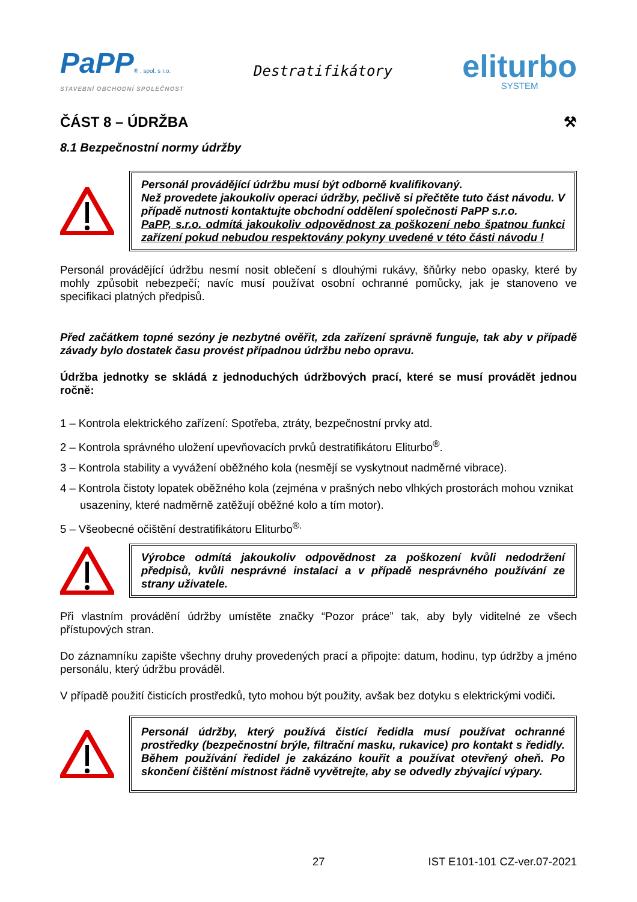PaPP® , spol. s r.o.
STAVEBNÍ OBCHODNÍ SPOLEČNOST
Destratifikátory
eliturbo
SYSTEM
ČÁST 8 – ÚDRŽBA ⚒
8.1 Bezpečnostní normy údržby
Personál provádějící údržbu musí být odborně kvalifikovaný.
Než provedete jakoukoliv operaci údržby, pečlivě si přečtěte tuto část návodu. V případě nutnosti kontaktujte obchodní oddělení společnosti PaPP s.r.o.
PaPP, s.r.o. odmítá jakoukoliv odpovědnost za poškození nebo špatnou funkci zařízení pokud nebudou respektovány pokyny uvedené v této části návodu !
Personál provádějící údržbu nesmí nosit oblečení s dlouhými rukávy, šňůrky nebo opasky, které by mohly způsobit nebezpečí; navíc musí používat osobní ochranné pomůcky, jak je stanoveno ve specifikaci platných předpisů.
Před začátkem topné sezóny je nezbytné ověřit, zda zařízení správně funguje, tak aby v případě závady bylo dostatek času provést případnou údržbu nebo opravu.
Údržba jednotky se skládá z jednoduchých údržbových prací, které se musí provádět jednou ročně:
1 – Kontrola elektrického zařízení: Spotřeba, ztráty, bezpečnostní prvky atd.
2 – Kontrola správného uložení upevňovacích prvků destratifikátoru Eliturbo<sup>®</sup>.
3 – Kontrola stability a vyvážení oběžného kola (nesmějí se vyskytnout nadměrné vibrace).
4 – Kontrola čistoty lopatek oběžného kola (zejména v prašných nebo vlhkých prostorách mohou vznikat usazeniny, které nadměrně zatěžují oběžné kolo a tím motor).
5 – Všeobecné očištění destratifikátoru Eliturbo<sup>®.</sup>
Výrobce odmítá jakoukoliv odpovědnost za poškození kvůli nedodržení předpisů, kvůli nesprávné instalaci a v případě nesprávného používání ze strany uživatele.
Při vlastním provádění údržby umístěte značky “Pozor práce” tak, aby byly viditelné ze všech přístupových stran.
Do záznamníku zapište všechny druhy provedených prací a připojte: datum, hodinu, typ údržby a jméno personálu, který údržbu prováděl.
V případě použití čisticích prostředků, tyto mohou být použity, avšak bez dotyku s elektrickými vodiči.
Personál údržby, který používá čistící ředidla musí používat ochranné prostředky (bezpečnostní brýle, filtrační masku, rukavice) pro kontakt s ředidly. Během používání ředidel je zakázáno kouřit a používat otevřený oheň. Po skončení čištění místnost řádně vyvětrejte, aby se odvedly zbývající výpary.
27 IST E101-101 CZ-ver.07-2021